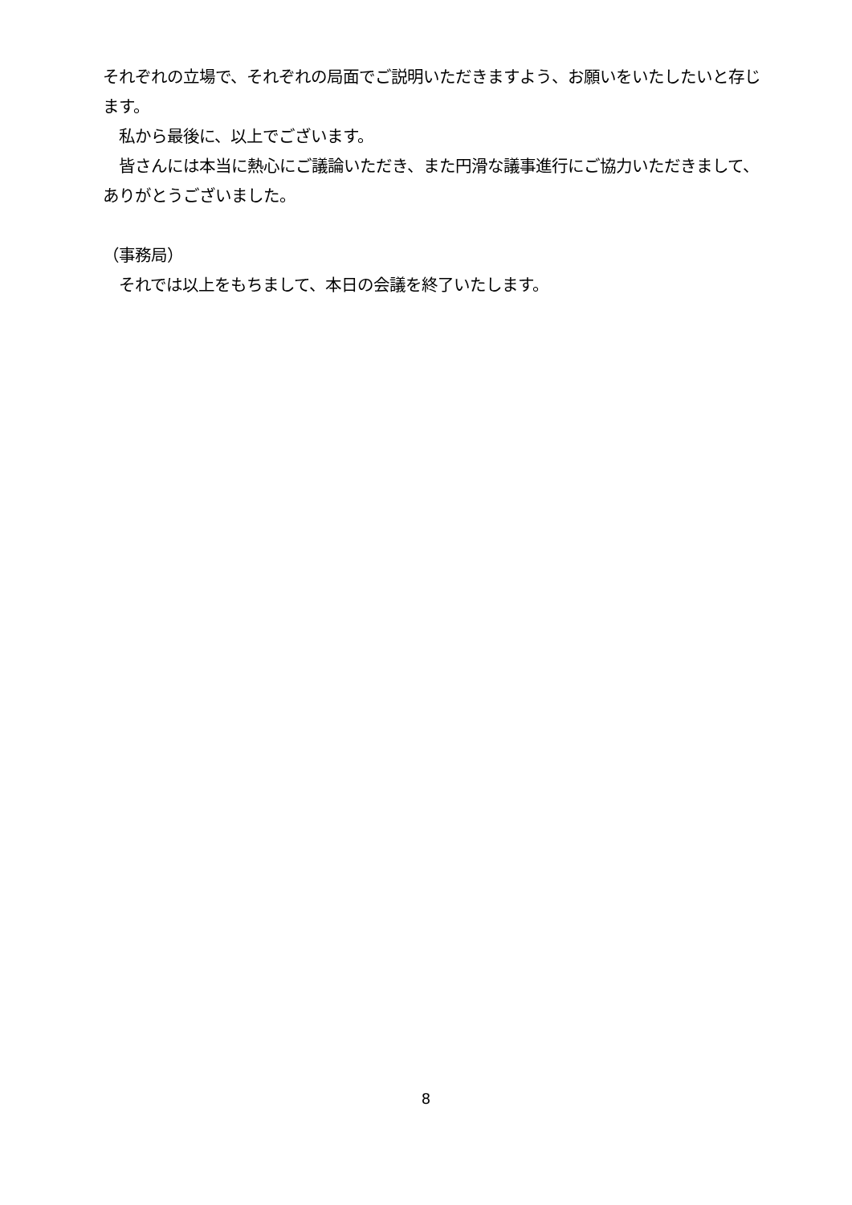それぞれの立場で、それぞれの局面でご説明いただきますよう、お願いをいたしたいと存じます。
　私から最後に、以上でございます。
　皆さんには本当に熱心にご議論いただき、また円滑な議事進行にご協力いただきまして、ありがとうございました。
（事務局）
　それでは以上をもちまして、本日の会議を終了いたします。
8